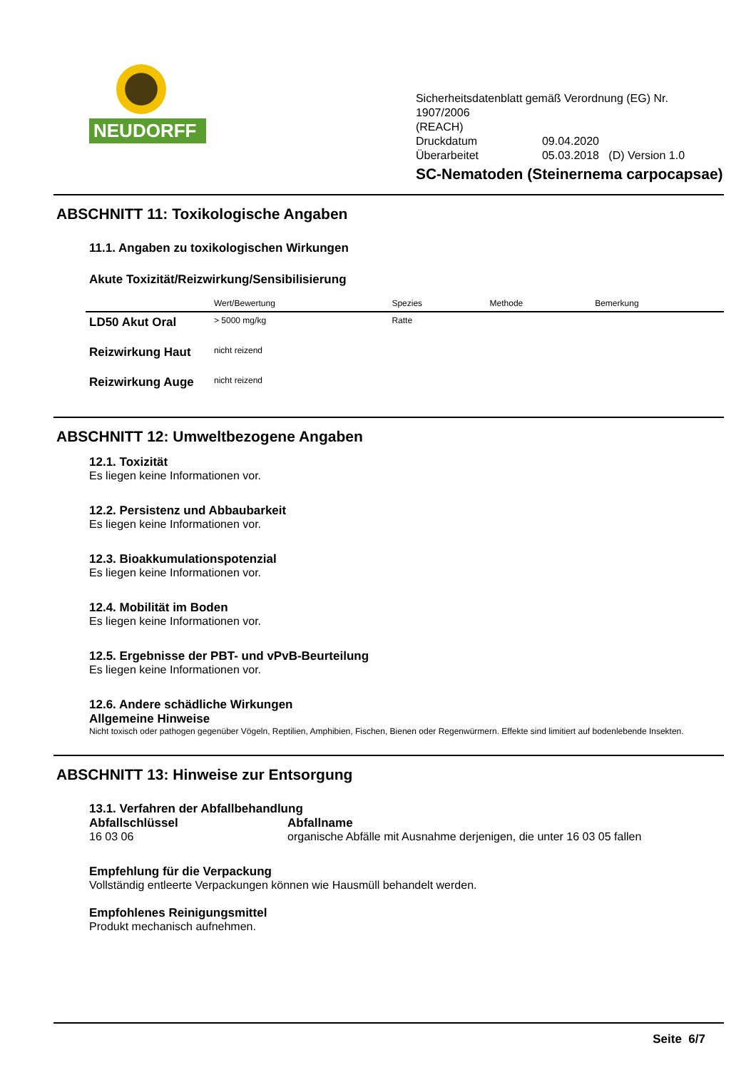NEUDORFF<sup>®</sup>
Sicherheitsdatenblatt gemäß Verordnung (EG) Nr. 1907/2006
(REACH)
Druckdatum 09.04.2020
Überarbeitet 05.03.2018 (D) Version 1.0
SC-Nematoden (Steinernema carpocapsae)
ABSCHNITT 11: Toxikologische Angaben
11.1. Angaben zu toxikologischen Wirkungen
Akute Toxizität/Reizwirkung/Sensibilisierung
| | Wert/Bewertung | Spezies | Methode | Bemerkung |
| --- | --- | --- | --- | --- |
| LD50 Akut Oral | > 5000 mg/kg | Ratte | | |
| Reizwirkung Haut | nicht reizend | | | |
| Reizwirkung Auge | nicht reizend | | | |
ABSCHNITT 12: Umweltbezogene Angaben
12.1. Toxizität
Es liegen keine Informationen vor.
12.2. Persistenz und Abbaubarkeit
Es liegen keine Informationen vor.
12.3. Bioakkumulationspotenzial
Es liegen keine Informationen vor.
12.4. Mobilität im Boden
Es liegen keine Informationen vor.
12.5. Ergebnisse der PBT- und vPvB-Beurteilung
Es liegen keine Informationen vor.
12.6. Andere schädliche Wirkungen
Allgemeine Hinweise
Nicht toxisch oder pathogen gegenüber Vögeln, Reptilien, Amphibien, Fischen, Bienen oder Regenwürmern. Effekte sind limitiert auf bodenlebende Insekten.
ABSCHNITT 13: Hinweise zur Entsorgung
13.1. Verfahren der Abfallbehandlung
Abfallschlüssel
16 03 06
Abfallname
organische Abfälle mit Ausnahme derjenigen, die unter 16 03 05 fallen
Empfehlung für die Verpackung
Vollständig entleerte Verpackungen können wie Hausmüll behandelt werden.
Empfohlenes Reinigungsmittel
Produkt mechanisch aufnehmen.
Seite 6/7